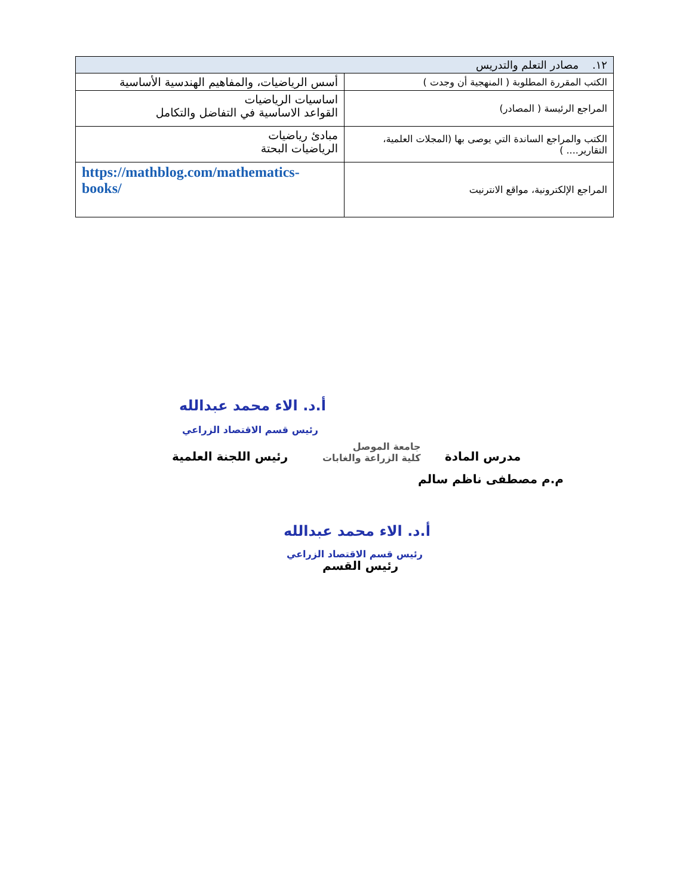| ١٢. مصادر التعلم والتدريس | |
| --- | --- |
| الكتب المقررة المطلوبة ( المنهجية أن وجدت ) | أسس الرياضيات، والمفاهيم الهندسية الأساسية |
| المراجع الرئيسة ( المصادر) | اساسيات الرياضيات القواعد الاساسية في التفاضل والتكامل |
| الكتب والمراجع الساندة التي يوصى بها (المجلات العلمية، التقارير.... ) | مبادئ رياضيات الرياضيات البحتة |
| المراجع الإلكترونية، مواقع الانترنيت | https://mathblog.com/mathematics-books/ |
أ.د. الاء محمد عبدالله
رئيس قسم الاقتصاد الزراعي
رئيس اللجنة العلمية
جامعة الموصل
كلية الزراعة والغابات
مدرس المادة
م.م مصطفى ناظم سالم
أ.د. الاء محمد عبدالله
رئيس قسم الاقتصاد الزراعي
رئيس القسم